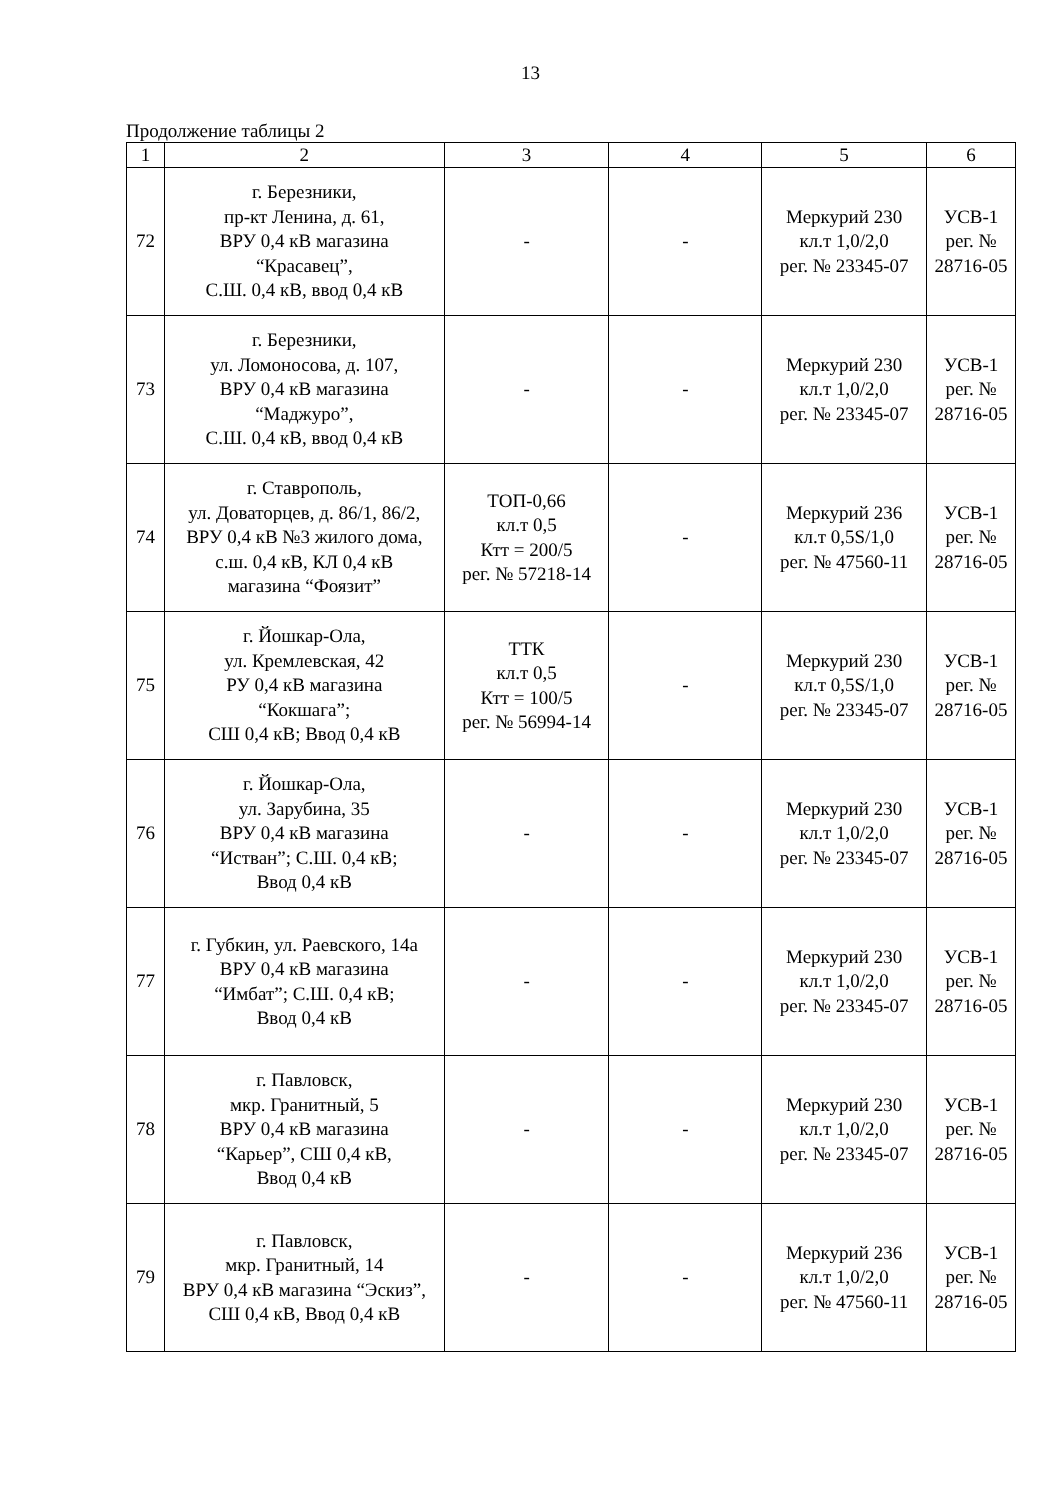13
Продолжение таблицы 2
| 1 | 2 | 3 | 4 | 5 | 6 |
| --- | --- | --- | --- | --- | --- |
| 72 | г. Березники, пр-кт Ленина, д. 61, ВРУ 0,4 кВ магазина “Красавец”, С.Ш. 0,4 кВ, ввод 0,4 кВ | - | - | Меркурий 230 кл.т 1,0/2,0 рег. № 23345-07 | УСВ-1 рег. № 28716-05 |
| 73 | г. Березники, ул. Ломоносова, д. 107, ВРУ 0,4 кВ магазина “Маджуро”, С.Ш. 0,4 кВ, ввод 0,4 кВ | - | - | Меркурий 230 кл.т 1,0/2,0 рег. № 23345-07 | УСВ-1 рег. № 28716-05 |
| 74 | г. Ставрополь, ул. Доваторцев, д. 86/1, 86/2, ВРУ 0,4 кВ №3 жилого дома, с.ш. 0,4 кВ, КЛ 0,4 кВ магазина “Фоязит” | ТОП-0,66 кл.т 0,5 Ктт = 200/5 рег. № 57218-14 | - | Меркурий 236 кл.т 0,5S/1,0 рег. № 47560-11 | УСВ-1 рег. № 28716-05 |
| 75 | г. Йошкар-Ола, ул. Кремлевская, 42 РУ 0,4 кВ магазина “Кокшага”; СШ 0,4 кВ; Ввод 0,4 кВ | ТТК кл.т 0,5 Ктт = 100/5 рег. № 56994-14 | - | Меркурий 230 кл.т 0,5S/1,0 рег. № 23345-07 | УСВ-1 рег. № 28716-05 |
| 76 | г. Йошкар-Ола, ул. Зарубина, 35 ВРУ 0,4 кВ магазина “Истван”; С.Ш. 0,4 кВ; Ввод 0,4 кВ | - | - | Меркурий 230 кл.т 1,0/2,0 рег. № 23345-07 | УСВ-1 рег. № 28716-05 |
| 77 | г. Губкин, ул. Раевского, 14а ВРУ 0,4 кВ магазина “Имбат”; С.Ш. 0,4 кВ; Ввод 0,4 кВ | - | - | Меркурий 230 кл.т 1,0/2,0 рег. № 23345-07 | УСВ-1 рег. № 28716-05 |
| 78 | г. Павловск, мкр. Гранитный, 5 ВРУ 0,4 кВ магазина “Карьер”, СШ 0,4 кВ, Ввод 0,4 кВ | - | - | Меркурий 230 кл.т 1,0/2,0 рег. № 23345-07 | УСВ-1 рег. № 28716-05 |
| 79 | г. Павловск, мкр. Гранитный, 14 ВРУ 0,4 кВ магазина “Эскиз”, СШ 0,4 кВ, Ввод 0,4 кВ | - | - | Меркурий 236 кл.т 1,0/2,0 рег. № 47560-11 | УСВ-1 рег. № 28716-05 |